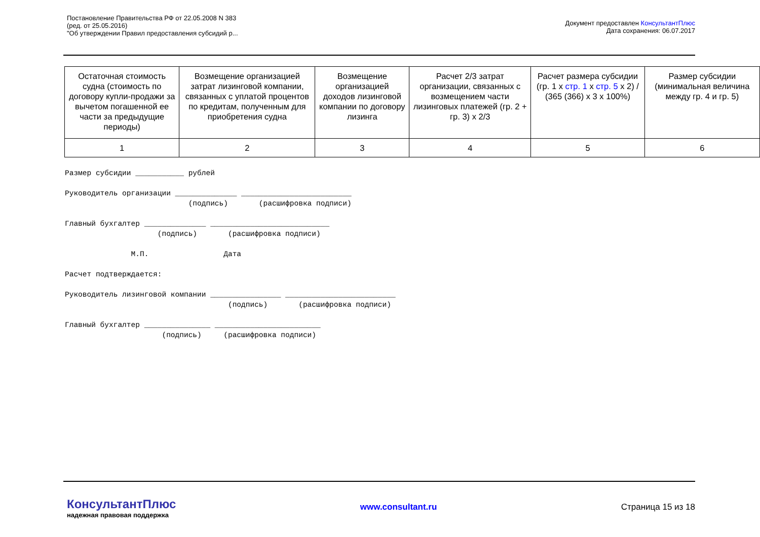Постановление Правительства РФ от 22.05.2008 N 383
(ред. от 25.05.2016)
"Об утверждении Правил предоставления субсидий р...
Документ предоставлен КонсультантПлюс
Дата сохранения: 06.07.2017
| Остаточная стоимость судна (стоимость по договору купли-продажи за вычетом погашенной ее части за предыдущие периоды) | Возмещение организацией затрат лизинговой компании, связанных с уплатой процентов по кредитам, полученным для приобретения судна | Возмещение организацией доходов лизинговой компании по договору лизинга | Расчет 2/3 затрат организации, связанных с возмещением части лизинговых платежей (гр. 2 + гр. 3) x 2/3 | Расчет размера субсидии (гр. 1 x стр. 1 x стр. 5 x 2) / (365 (366) x 3 x 100%) | Размер субсидии (минимальная величина между гр. 4 и гр. 5) |
| 1 | 2 | 3 | 4 | 5 | 6 |
Размер субсидии ___________ рублей

Руководитель организации ______________ _________________________
                            (подпись)       (расшифровка подписи)

Главный бухгалтер ______________ ___________________________
                     (подпись)       (расшифровка подписи)

               М.П.                 Дата

Расчет подтверждается:

Руководитель лизинговой компании ________________ _________________________
                                     (подпись)       (расшифровка подписи)

Главный бухгалтер _______________ ________________________
                      (подпись)     (расшифровка подписи)
КонсультантПлюс
надежная правовая поддержка
www.consultant.ru Страница 15 из 18